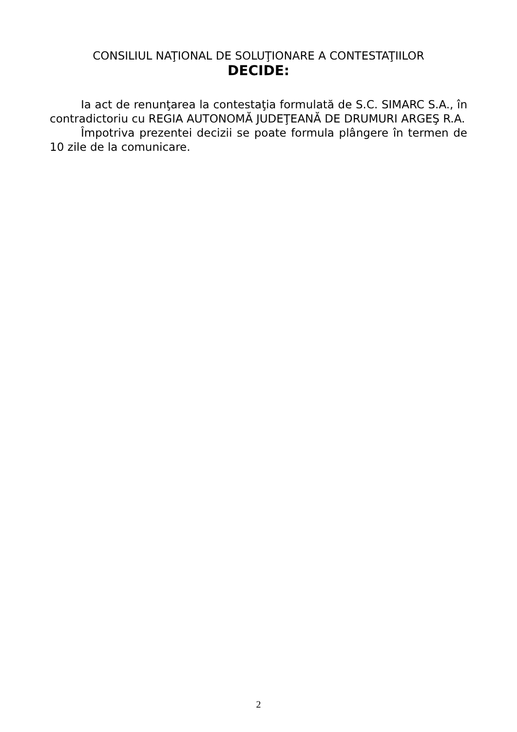CONSILIUL NAŢIONAL DE SOLUŢIONARE A CONTESTAŢIILOR
DECIDE:
Ia act de renunţarea la contestaţia formulată de S.C. SIMARC S.A., în contradictoriu cu REGIA AUTONOMĂ JUDEŢEANĂ DE DRUMURI ARGEŞ R.A.
Împotriva prezentei decizii se poate formula plângere în termen de 10 zile de la comunicare.
2